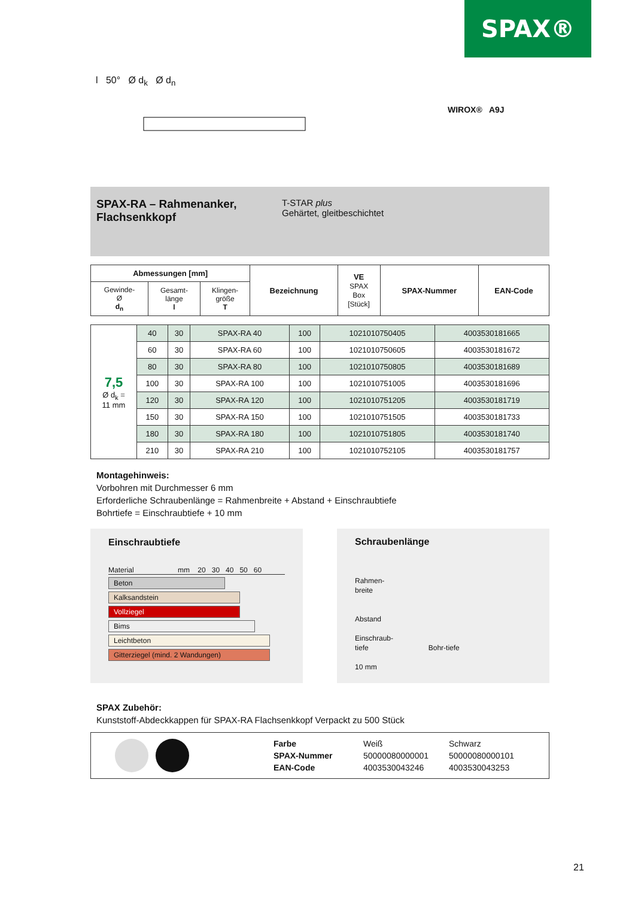SPAX®
l 50° Ø d<sub>k</sub> Ø d<sub>n</sub>
WIROX® A9J
SPAX-RA – Rahmenanker, Flachsenkkopf
T-STAR plus
Gehärtet, gleitbeschichtet
| Abmessungen [mm] | | | Bezeichnung | VE SPAX Box [Stück] | SPAX-Nummer | EAN-Code |
| --- | --- | --- | --- | --- | --- | --- |
| Gewinde- Ø d<sub>n</sub> | Gesamt- länge l | Klingen- größe T | | | | |
| 7,5 Ø d<sub>k</sub> = 11 mm | 40 | 30 | SPAX-RA 40 | 100 | 1021010750405 | 4003530181665 |
| | 60 | 30 | SPAX-RA 60 | 100 | 1021010750605 | 4003530181672 |
| | 80 | 30 | SPAX-RA 80 | 100 | 1021010750805 | 4003530181689 |
| | 100 | 30 | SPAX-RA 100 | 100 | 1021010751005 | 4003530181696 |
| | 120 | 30 | SPAX-RA 120 | 100 | 1021010751205 | 4003530181719 |
| | 150 | 30 | SPAX-RA 150 | 100 | 1021010751505 | 4003530181733 |
| | 180 | 30 | SPAX-RA 180 | 100 | 1021010751805 | 4003530181740 |
| | 210 | 30 | SPAX-RA 210 | 100 | 1021010752105 | 4003530181757 |
Montagehinweis:
Vorbohren mit Durchmesser 6 mm
Erforderliche Schraubenlänge = Rahmenbreite + Abstand + Einschraubtiefe
Bohrtiefe = Einschraubtiefe + 10 mm
Einschraubtiefe
Material mm 20 30 40 50 60
Beton
Kalksandstein
Vollziegel
Bims
Leichtbeton
Gitterziegel (mind. 2 Wandungen)
Schraubenlänge
Rahmen-
breite
Abstand
Einschraub-
tiefe Bohr-tiefe
10 mm
SPAX Zubehör:
Kunststoff-Abdeckkappen für SPAX-RA Flachsenkkopf Verpackt zu 500 Stück
Farbe
SPAX-Nummer
EAN-Code
Weiß
50000080000001
4003530043246
Schwarz
50000080000101
4003530043253
21